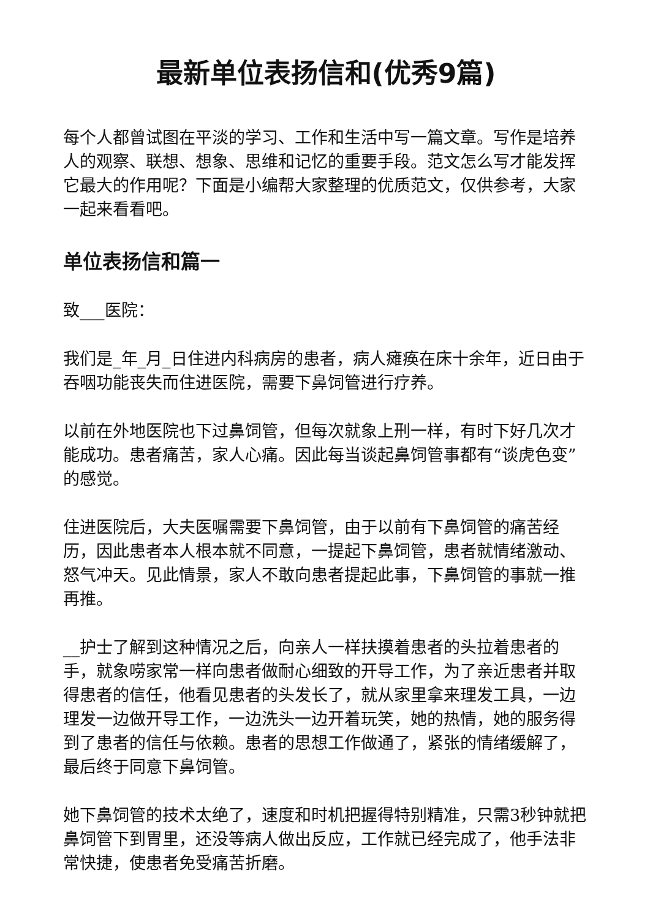最新单位表扬信和(优秀9篇)
每个人都曾试图在平淡的学习、工作和生活中写一篇文章。写作是培养人的观察、联想、想象、思维和记忆的重要手段。范文怎么写才能发挥它最大的作用呢？下面是小编帮大家整理的优质范文，仅供参考，大家一起来看看吧。
单位表扬信和篇一
致___医院：
我们是_年_月_日住进内科病房的患者，病人瘫痪在床十余年，近日由于吞咽功能丧失而住进医院，需要下鼻饲管进行疗养。
以前在外地医院也下过鼻饲管，但每次就象上刑一样，有时下好几次才能成功。患者痛苦，家人心痛。因此每当谈起鼻饲管事都有“谈虎色变”的感觉。
住进医院后，大夫医嘱需要下鼻饲管，由于以前有下鼻饲管的痛苦经历，因此患者本人根本就不同意，一提起下鼻饲管，患者就情绪激动、怒气冲天。见此情景，家人不敢向患者提起此事，下鼻饲管的事就一推再推。
__护士了解到这种情况之后，向亲人一样扶摸着患者的头拉着患者的手，就象唠家常一样向患者做耐心细致的开导工作，为了亲近患者并取得患者的信任，他看见患者的头发长了，就从家里拿来理发工具，一边理发一边做开导工作，一边洗头一边开着玩笑，她的热情，她的服务得到了患者的信任与依赖。患者的思想工作做通了，紧张的情绪缓解了，最后终于同意下鼻饲管。
她下鼻饲管的技术太绝了，速度和时机把握得特别精准，只需3秒钟就把鼻饲管下到胃里，还没等病人做出反应，工作就已经完成了，他手法非常快捷，使患者免受痛苦折磨。